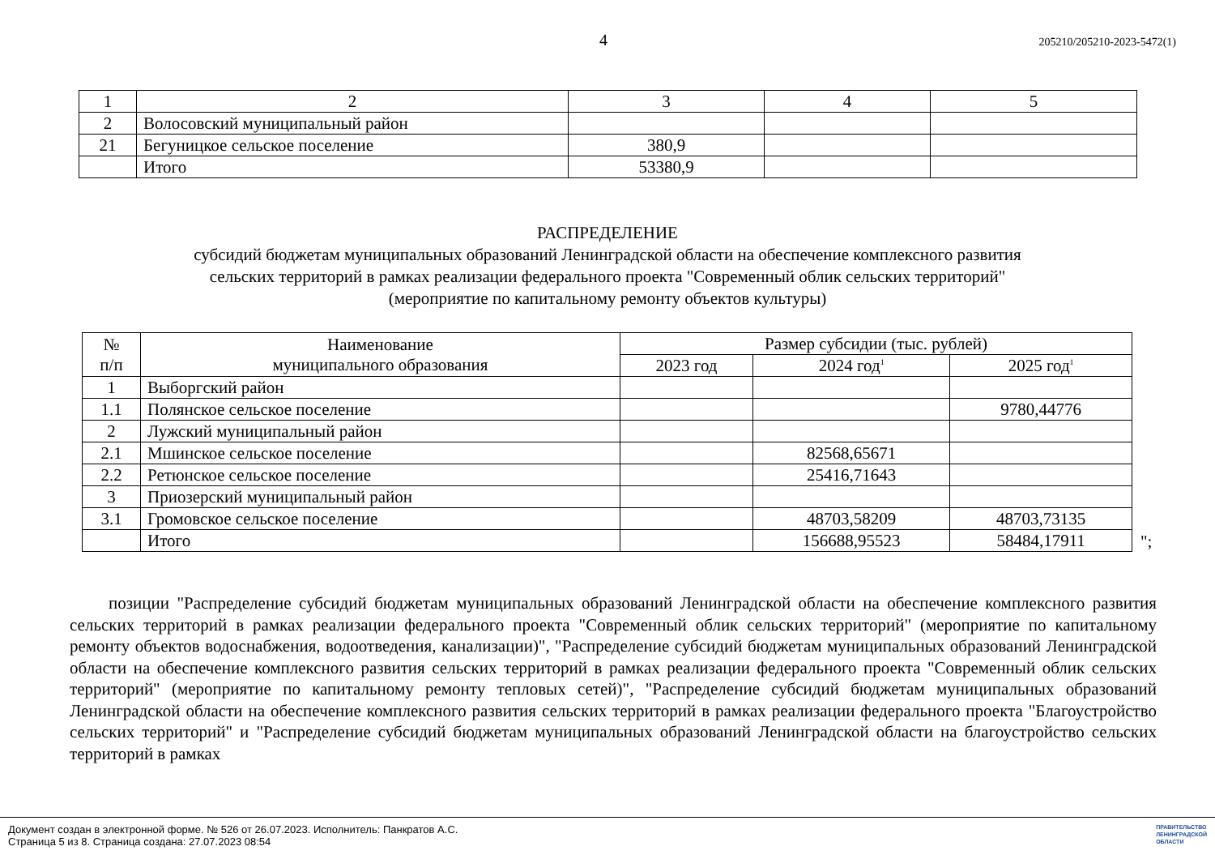4 205210/205210-2023-5472(1)
| 1 | 2 | 3 | 4 | 5 |
| 2 | Волосовский муниципальный район | | | |
| 21 | Бегуницкое сельское поселение | 380,9 | | |
| | Итого | 53380,9 | | |
РАСПРЕДЕЛЕНИЕ
субсидий бюджетам муниципальных образований Ленинградской области на обеспечение комплексного развития
сельских территорий в рамках реализации федерального проекта "Современный облик сельских территорий"
(мероприятие по капитальному ремонту объектов культуры)
| № п/п | Наименование муниципального образования | Размер субсидии (тыс. рублей) | | |
| --- | --- | --- | --- | --- |
| | | 2023 год | 2024 год<sup>1</sup> | 2025 год<sup>1</sup> |
| 1 | Выборгский район | | | |
| 1.1 | Полянское сельское поселение | | | 9780,44776 |
| 2 | Лужский муниципальный район | | | |
| 2.1 | Мшинское сельское поселение | | 82568,65671 | |
| 2.2 | Ретюнское сельское поселение | | 25416,71643 | |
| 3 | Приозерский муниципальный район | | | |
| 3.1 | Громовское сельское поселение | | 48703,58209 | 48703,73135 |
| | Итого | | 156688,95523 | 58484,17911 |
";
позиции "Распределение субсидий бюджетам муниципальных образований Ленинградской области на обеспечение комплексного развития сельских территорий в рамках реализации федерального проекта "Современный облик сельских территорий" (мероприятие по капитальному ремонту объектов водоснабжения, водоотведения, канализации)", "Распределение субсидий бюджетам муниципальных образований Ленинградской области на обеспечение комплексного развития сельских территорий в рамках реализации федерального проекта "Современный облик сельских территорий" (мероприятие по капитальному ремонту тепловых сетей)", "Распределение субсидий бюджетам муниципальных образований Ленинградской области на обеспечение комплексного развития сельских территорий в рамках реализации федерального проекта "Благоустройство сельских территорий" и "Распределение субсидий бюджетам муниципальных образований Ленинградской области на благоустройство сельских территорий в рамках
Документ создан в электронной форме. № 526 от 26.07.2023. Исполнитель: Панкратов А.С.
Страница 5 из 8. Страница создана: 27.07.2023 08:54
ПРАВИТЕЛЬСТВО
ЛЕНИНГРАДСКОЙ
ОБЛАСТИ